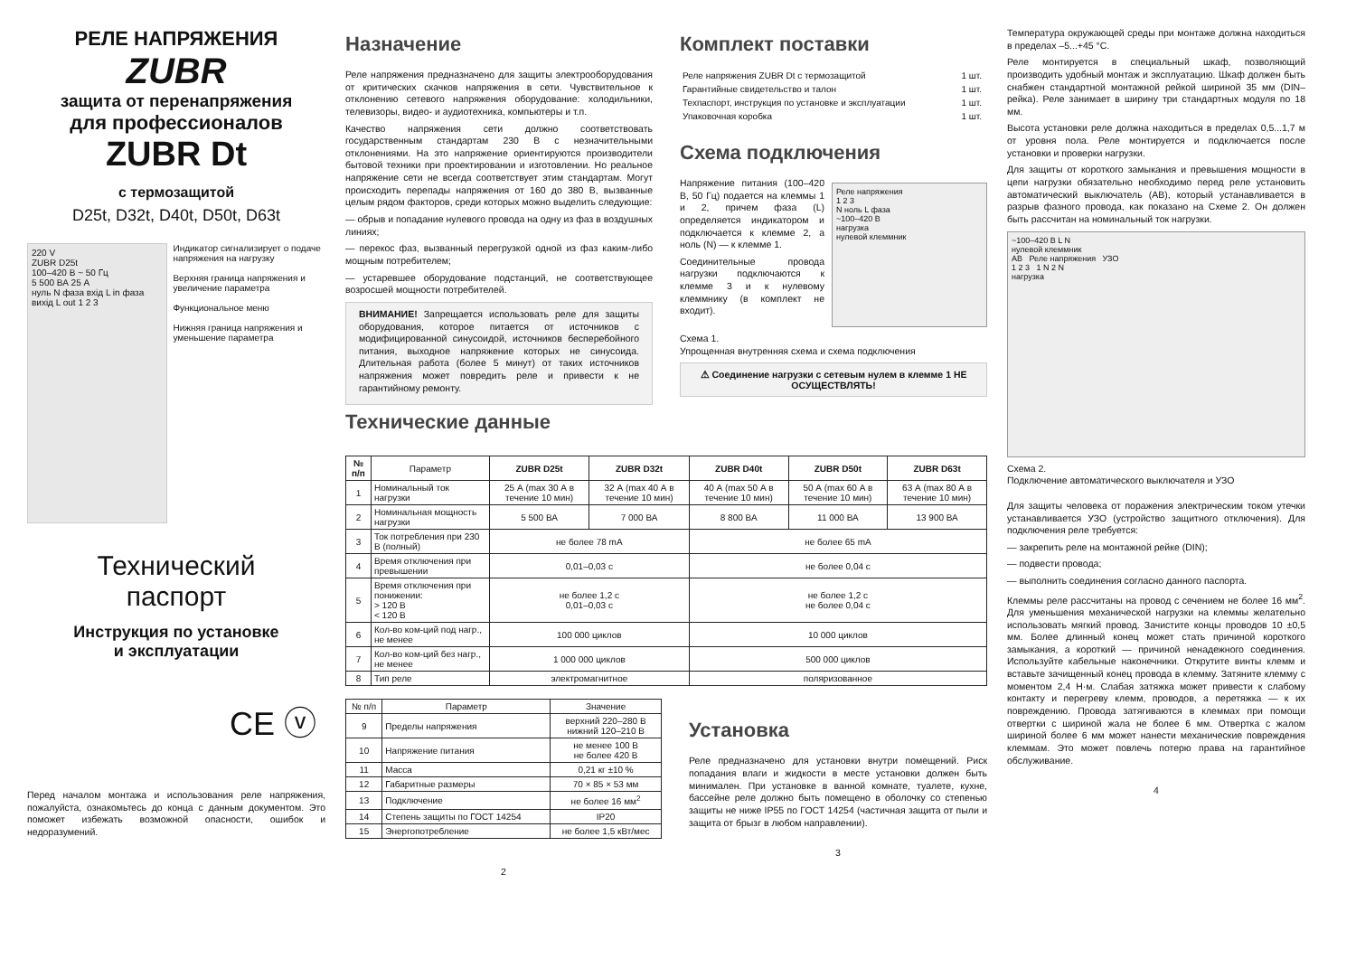РЕЛЕ НАПРЯЖЕНИЯ
ZUBR
защита от перенапряжения
для профессионалов
ZUBR Dt
с термозащитой
D25t, D32t, D40t, D50t, D63t
220 V
ZUBR D25t
100–420 В ~ 50 Гц
5 500 ВА 25 А
нуль N фаза вхід L in фаза вихід L out 1 2 3
Индикатор сигнализирует о подаче напряжения на нагрузку
Верхняя граница напряжения и увеличение параметра
Функциональное меню
Нижняя граница напряжения и уменьшение параметра
Технический
паспорт
Инструкция по установке
и эксплуатации
CE ⓥ
Перед началом монтажа и использования реле напряжения, пожалуйста, ознакомьтесь до конца с данным документом. Это поможет избежать возможной опасности, ошибок и недоразумений.
Назначение
Реле напряжения предназначено для защиты электрооборудования от критических скачков напряжения в сети. Чувствительное к отклонению сетевого напряжения оборудование: холодильники, телевизоры, видео- и аудиотехника, компьютеры и т.п.
Качество напряжения сети должно соответствовать государственным стандартам 230 В с незначительными отклонениями. На это напряжение ориентируются производители бытовой техники при проектировании и изготовлении. Но реальное напряжение сети не всегда соответствует этим стандартам. Могут происходить перепады напряжения от 160 до 380 В, вызванные целым рядом факторов, среди которых можно выделить следующие:
— обрыв и попадание нулевого провода на одну из фаз в воздушных линиях;
— перекос фаз, вызванный перегрузкой одной из фаз каким-либо мощным потребителем;
— устаревшее оборудование подстанций, не соответствующее возросшей мощности потребителей.
ВНИМАНИЕ! Запрещается использовать реле для защиты оборудования, которое питается от источников с модифицированной синусоидой, источников бесперебойного питания, выходное напряжение которых не синусоида. Длительная работа (более 5 минут) от таких источников напряжения может повредить реле и привести к не гарантийному ремонту.
Технические данные
Комплект поставки
| Реле напряжения ZUBR Dt с термозащитой | 1 шт. |
| Гарантийные свидетельство и талон | 1 шт. |
| Техпаспорт, инструкция по установке и эксплуатации | 1 шт. |
| Упаковочная коробка | 1 шт. |
Схема подключения
Напряжение питания (100–420 В, 50 Гц) подается на клеммы 1 и 2, причем фаза (L) определяется индикатором и подключается к клемме 2, а ноль (N) — к клемме 1.
Соединительные провода нагрузки подключаются к клемме 3 и к нулевому клеммнику (в комплект не входит).
Реле напряжения
1 2 3
N ноль L фаза
~100–420 В
нагрузка
нулевой клеммник
Схема 1.
Упрощенная внутренняя схема и схема подключения
⚠ Соединение нагрузки с сетевым нулем в клемме 1 НЕ ОСУЩЕСТВЛЯТЬ!
| № п/п | Параметр | ZUBR D25t | ZUBR D32t | ZUBR D40t | ZUBR D50t | ZUBR D63t |
| --- | --- | --- | --- | --- | --- | --- |
| 1 | Номинальный ток нагрузки | 25 А (max 30 А в течение 10 мин) | 32 А (max 40 А в течение 10 мин) | 40 А (max 50 А в течение 10 мин) | 50 А (max 60 А в течение 10 мин) | 63 А (max 80 А в течение 10 мин) |
| 2 | Номинальная мощность нагрузки | 5 500 ВА | 7 000 ВА | 8 800 ВА | 11 000 ВА | 13 900 ВА |
| 3 | Ток потребления при 230 В (полный) | не более 78 mA | | не более 65 mA | | |
| 4 | Время отключения при превышении | 0,01–0,03 с | | не более 0,04 с | | |
| 5 | Время отключения при понижении: > 120 В < 120 В | не более 1,2 с 0,01–0,03 с | | не более 1,2 с не более 0,04 с | | |
| 6 | Кол-во ком-ций под нагр., не менее | 100 000 циклов | | 10 000 циклов | | |
| 7 | Кол-во ком-ций без нагр., не менее | 1 000 000 циклов | | 500 000 циклов | | |
| 8 | Тип реле | электромагнитное | | поляризованное | | |
| № п/п | Параметр | Значение |
| --- | --- | --- |
| 9 | Пределы напряжения | верхний 220–280 В нижний 120–210 В |
| 10 | Напряжение питания | не менее 100 В не более 420 В |
| 11 | Масса | 0,21 кг ±10 % |
| 12 | Габаритные размеры | 70 × 85 × 53 мм |
| 13 | Подключение | не более 16 мм<sup>2</sup> |
| 14 | Степень защиты по ГОСТ 14254 | IP20 |
| 15 | Энергопотребление | не более 1,5 кВт/мес |
2
Установка
Реле предназначено для установки внутри помещений. Риск попадания влаги и жидкости в месте установки должен быть минимален. При установке в ванной комнате, туалете, кухне, бассейне реле должно быть помещено в оболочку со степенью защиты не ниже IP55 по ГОСТ 14254 (частичная защита от пыли и защита от брызг в любом направлении).
3
Температура окружающей среды при монтаже должна находиться в пределах –5...+45 °С.
Реле монтируется в специальный шкаф, позволяющий производить удобный монтаж и эксплуатацию. Шкаф должен быть снабжен стандартной монтажной рейкой шириной 35 мм (DIN–рейка). Реле занимает в ширину три стандартных модуля по 18 мм.
Высота установки реле должна находиться в пределах 0,5...1,7 м от уровня пола. Реле монтируется и подключается после установки и проверки нагрузки.
Для защиты от короткого замыкания и превышения мощности в цепи нагрузки обязательно необходимо перед реле установить автоматический выключатель (АВ), который устанавливается в разрыв фазного провода, как показано на Схеме 2. Он должен быть рассчитан на номинальный ток нагрузки.
~100–420 В L N
нулевой клеммник
АВ Реле напряжения УЗО
1 2 3 1 N 2 N
нагрузка
Схема 2.
Подключение автоматического выключателя и УЗО
Для защиты человека от поражения электрическим током утечки устанавливается УЗО (устройство защитного отключения). Для подключения реле требуется:
— закрепить реле на монтажной рейке (DIN);
— подвести провода;
— выполнить соединения согласно данного паспорта.
Клеммы реле рассчитаны на провод с сечением не более 16 мм<sup>2</sup>. Для уменьшения механической нагрузки на клеммы желательно использовать мягкий провод. Зачистите концы проводов 10 ±0,5 мм. Более длинный конец может стать причиной короткого замыкания, а короткий — причиной ненадежного соединения. Используйте кабельные наконечники. Открутите винты клемм и вставьте зачищенный конец провода в клемму. Затяните клемму с моментом 2,4 Н·м. Слабая затяжка может привести к слабому контакту и перегреву клемм, проводов, а перетяжка — к их повреждению. Провода затягиваются в клеммах при помощи отвертки с шириной жала не более 6 мм. Отвертка с жалом шириной более 6 мм может нанести механические повреждения клеммам. Это может повлечь потерю права на гарантийное обслуживание.
4